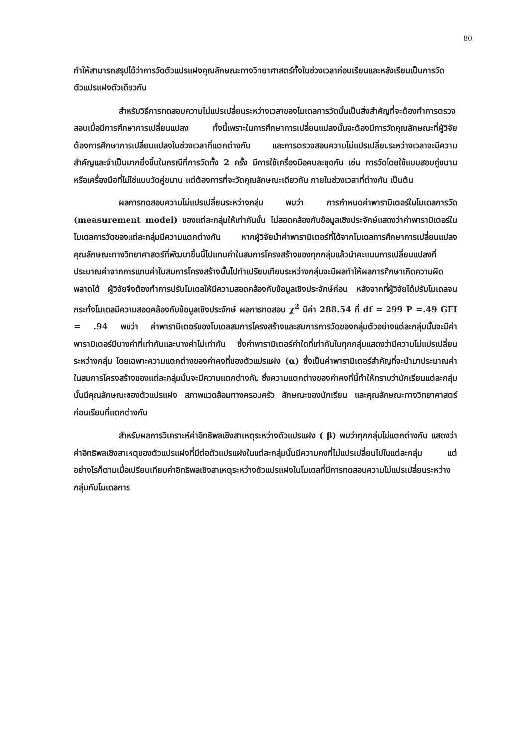80
ทำให้สามารถสรุปได้ว่าการวัดตัวแปรแฝงคุณลักษณะทางวิทยาศาสตร์ทั้งในช่วงเวลาก่อนเรียนและหลังเรียนเป็นการวัดตัวแปรแฝงตัวเดียวกัน
สำหรับวิธีการทดสอบความไม่แปรเปลี่ยนระหว่างเวลาของโมเดลการวัดนั้นเป็นสิ่งสำคัญที่จะต้องทำการตรวจสอบเมื่อมีการศึกษาการเปลี่ยนแปลง ทั้งนี้เพราะในการศึกษาการเปลี่ยนแปลงนั้นจะต้องมีการวัดคุณลักษณะที่ผู้วิจัยต้องการศึกษาการเปลี่ยนแปลงในช่วงเวลาที่แตกต่างกัน และการตรวจสอบความไม่แปรเปลี่ยนระหว่างเวลาจะมีความสำคัญและจำเป็นมากยิ่งขึ้นในกรณีที่การวัดทั้ง 2 ครั้ง มีการใช้เครื่องมือคนละชุดกัน เช่น การวัดโดยใช้แบบสอบคู่ขนาน หรือเครื่องมือที่ไม่ใช่แบบวัดคู่ขนาน แต่ต้องการที่จะวัดคุณลักษณะเดียวกัน ภายในช่วงเวลาที่ต่างกัน เป็นต้น
ผลการทดสอบความไม่แปรเปลี่ยนระหว่างกลุ่ม พบว่า การกำหนดค่าพารามิเตอร์ในโมเดลการวัด (measurement model) ของแต่ละกลุ่มให้เท่ากันนั้น ไม่สอดคล้องกับข้อมูลเชิงประจักษ์แสดงว่าค่าพารามิเตอร์ในโมเดลการวัดของแต่ละกลุ่มมีความแตกต่างกัน หากผู้วิจัยนำค่าพารามิเตอร์ที่ได้จากโมเดลการศึกษาการเปลี่ยนแปลงคุณลักษณะทางวิทยาศาสตร์ที่พัฒนาขึ้นนี้ไปแทนค่าในสมการโครงสร้างของทุกกลุ่มแล้วนำคะแนนการเปลี่ยนแปลงที่ประมาณค่าจากการแทนค่าในสมการโครงสร้างนั้นไปทำเปรียบเทียบระหว่างกลุ่มจะมีผลทำให้ผลการศึกษาเกิดความผิดพลาดได้ ผู้วิจัยจึงต้องทำการปรับโมเดลให้มีความสอดคล้องกับข้อมูลเชิงประจักษ์ก่อน หลังจากที่ผู้วิจัยได้ปรับโมเดลจนกระทั่งโมเดลมีความสอดคล้องกับข้อมูลเชิงประจักษ์ ผลการทดสอบ χ<sup>2</sup> มีค่า 288.54 ที่ df = 299 P =.49 GFI = .94 พบว่า ค่าพารามิเตอร์ของโมเดลสมการโครงสร้างและสมการการวัดของกลุ่มตัวอย่างแต่ละกลุ่มนั้นจะมีค่าพารามิเตอร์มีบางค่าที่เท่ากันและบางค่าไม่เท่ากัน ซึ่งค่าพารามิเตอร์ค่าใดที่เท่ากันในทุกกลุ่มแสดงว่ามีความไม่แปรเปลี่ยนระหว่างกลุ่ม โดยเฉพาะความแตกต่างของค่าคงที่ของตัวแปรแฝง (α) ซึ่งเป็นค่าพารามิเตอร์สำคัญที่จะนำมาประมาณค่าในสมการโครงสร้างของแต่ละกลุ่มนั้นจะมีความแตกต่างกัน ซึ่งความแตกต่างของค่าคงที่นี้ทำให้ทราบว่านักเรียนแต่ละกลุ่มนั้นมีคุณลักษณะของตัวแปรแฝง สภาพแวดล้อมทางครอบครัว ลักษณะของนักเรียน และคุณลักษณะทางวิทยาศาสตร์ก่อนเรียนที่แตกต่างกัน
สำหรับผลการวิเคราะห์ค่าอิทธิพลเชิงสาเหตุระหว่างตัวแปรแฝง ( β) พบว่าทุกกลุ่มไม่แตกต่างกัน แสดงว่าค่าอิทธิพลเชิงสาเหตุของตัวแปรแฝงที่มีต่อตัวแปรแฝงในแต่ละกลุ่มนั้นมีความคงที่ไม่แปรเปลี่ยนไปในแต่ละกลุ่ม แต่อย่างไรก็ตามเมื่อเปรียบเทียบค่าอิทธิพลเชิงสาเหตุระหว่างตัวแปรแฝงในโมเดลที่มีการทดสอบความไม่แปรเปลี่ยนระหว่างกลุ่มกับโมเดลการ